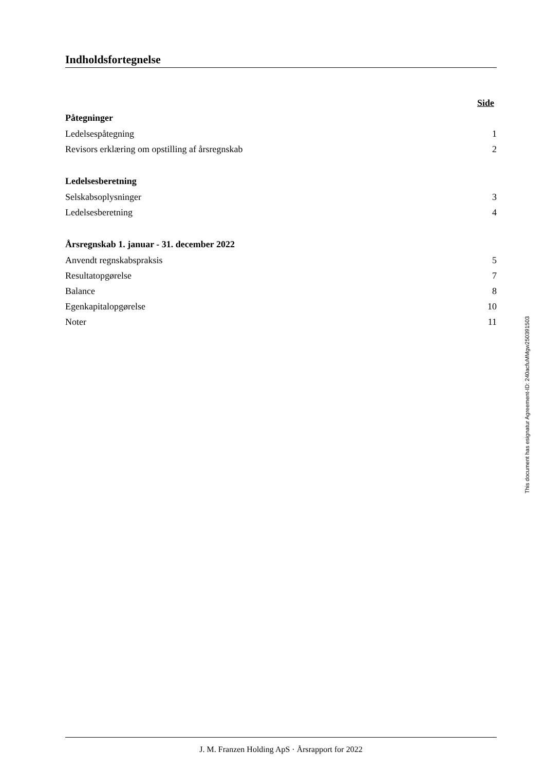Indholdsfortegnelse
Side
Påtegninger
Ledelsespåtegning 1
Revisors erklæring om opstilling af årsregnskab 2
Ledelsesberetning
Selskabsoplysninger 3
Ledelsesberetning 4
Årsregnskab 1. januar - 31. december 2022
Anvendt regnskabspraksis 5
Resultatopgørelse 7
Balance 8
Egenkapitalopgørelse 10
Noter 11
This document has esignatur Agreement-ID: 240acfuMMgw250391503
J. M. Franzen Holding ApS · Årsrapport for 2022